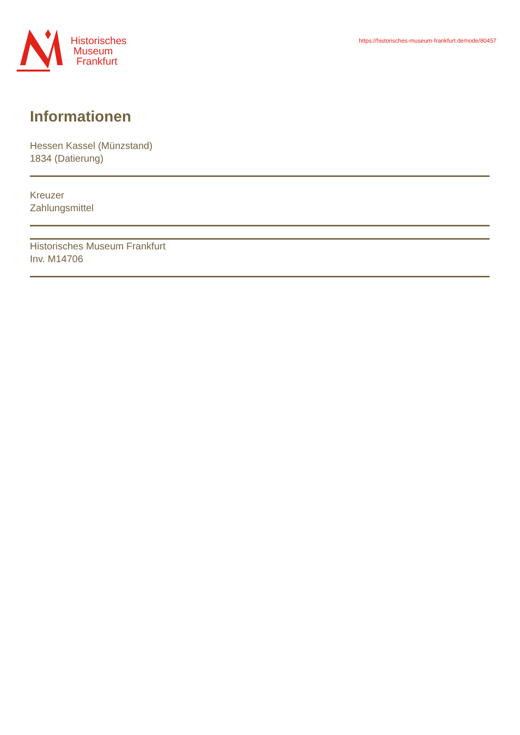Historisches
Museum
Frankfurt
https://historisches-museum-frankfurt.de/node/80457
Informationen
Hessen Kassel (Münzstand)
1834 (Datierung)
Kreuzer
Zahlungsmittel
Historisches Museum Frankfurt
Inv. M14706